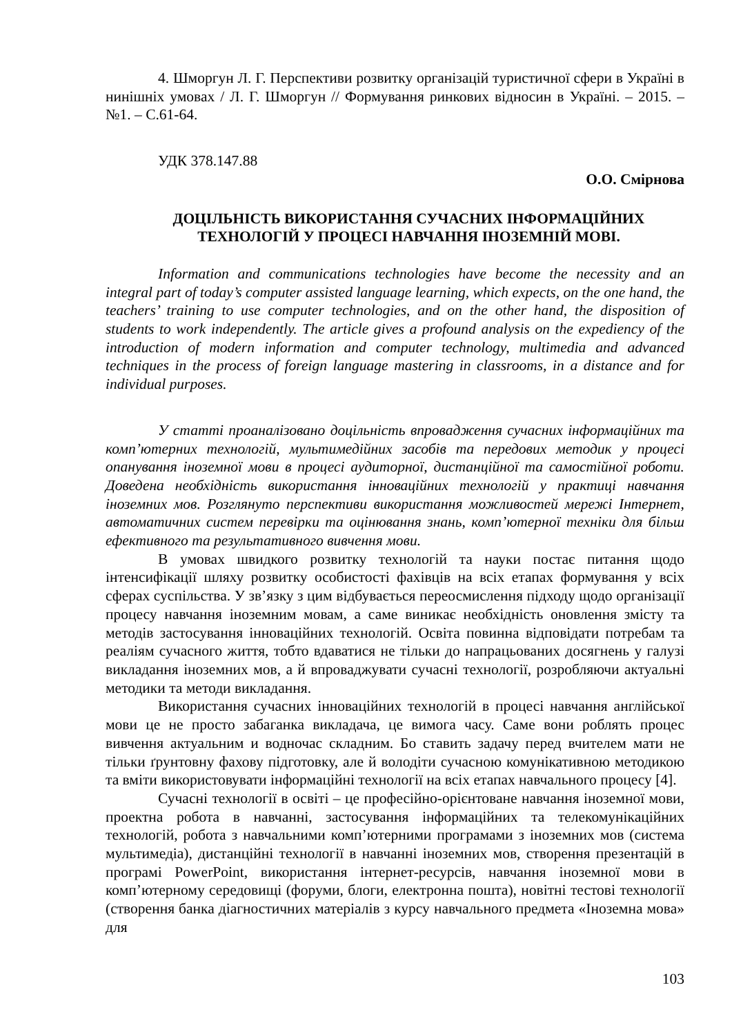4. Шморгун Л. Г. Перспективи розвитку організацій туристичної сфери в Україні в нинішніх умовах / Л. Г. Шморгун // Формування ринкових відносин в Україні. – 2015. – №1. – С.61-64.
УДК 378.147.88
О.О. Смірнова
ДОЦІЛЬНІСТЬ ВИКОРИСТАННЯ СУЧАСНИХ ІНФОРМАЦІЙНИХ ТЕХНОЛОГІЙ У ПРОЦЕСІ НАВЧАННЯ ІНОЗЕМНІЙ МОВІ.
Information and communications technologies have become the necessity and an integral part of today’s computer assisted language learning, which expects, on the one hand, the teachers’ training to use computer technologies, and on the other hand, the disposition of students to work independently. The article gives a profound analysis on the expediency of the introduction of modern information and computer technology, multimedia and advanced techniques in the process of foreign language mastering in classrooms, in a distance and for individual purposes.
У статті проаналізовано доцільність впровадження сучасних інформаційних та комп’ютерних технологій, мультимедійних засобів та передових методик у процесі опанування іноземної мови в процесі аудиторної, дистанційної та самостійної роботи. Доведена необхідність використання інноваційних технологій у практиці навчання іноземних мов. Розглянуто перспективи використання можливостей мережі Інтернет, автоматичних систем перевірки та оцінювання знань, комп’ютерної техніки для більш ефективного та результативного вивчення мови.
В умовах швидкого розвитку технологій та науки постає питання щодо інтенсифікації шляху розвитку особистості фахівців на всіх етапах формування у всіх сферах суспільства. У зв’язку з цим відбувається переосмислення підходу щодо організації процесу навчання іноземним мовам, а саме виникає необхідність оновлення змісту та методів застосування інноваційних технологій. Освіта повинна відповідати потребам та реаліям сучасного життя, тобто вдаватися не тільки до напрацьованих досягнень у галузі викладання іноземних мов, а й впроваджувати сучасні технології, розробляючи актуальні методики та методи викладання.
Використання сучасних інноваційних технологій в процесі навчання англійської мови це не просто забаганка викладача, це вимога часу. Саме вони роблять процес вивчення актуальним и водночас складним. Бо ставить задачу перед вчителем мати не тільки ґрунтовну фахову підготовку, але й володіти сучасною комунікативною методикою та вміти використовувати інформаційні технології на всіх етапах навчального процесу [4].
Сучасні технології в освіті – це професійно-орієнтоване навчання іноземної мови, проектна робота в навчанні, застосування інформаційних та телекомунікаційних технологій, робота з навчальними комп’ютерними програмами з іноземних мов (система мультимедіа), дистанційні технології в навчанні іноземних мов, створення презентацій в програмі PowerPoint, використання інтернет-ресурсів, навчання іноземної мови в комп’ютерному середовищі (форуми, блоги, електронна пошта), новітні тестові технології (створення банка діагностичних матеріалів з курсу навчального предмета «Іноземна мова» для
103